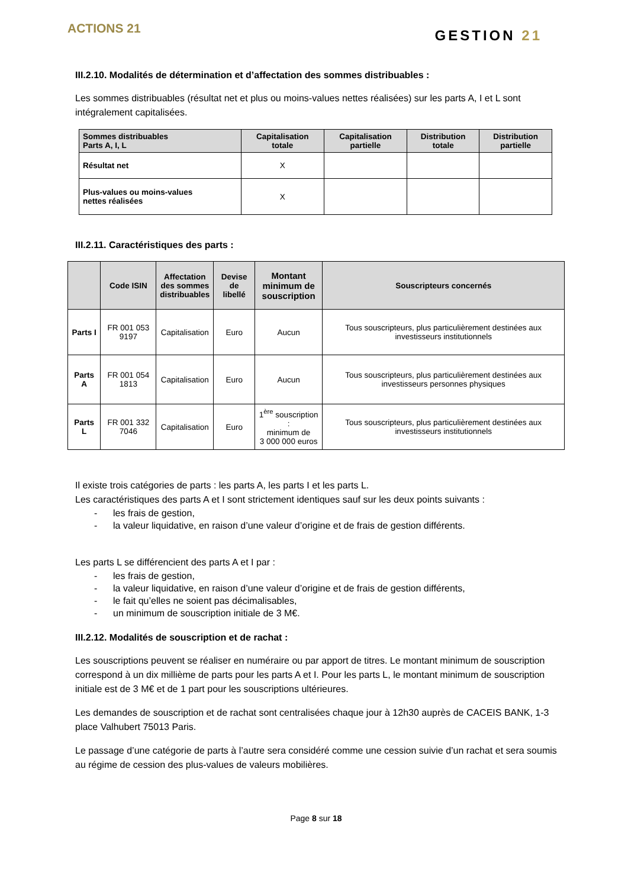ACTIONS 21
GESTION 21
III.2.10. Modalités de détermination et d’affectation des sommes distribuables :
Les sommes distribuables (résultat net et plus ou moins-values nettes réalisées) sur les parts A, I et L sont intégralement capitalisées.
| Sommes distribuables Parts A, I, L | Capitalisation totale | Capitalisation partielle | Distribution totale | Distribution partielle |
| --- | --- | --- | --- | --- |
| Résultat net | X | | | |
| Plus-values ou moins-values nettes réalisées | X | | | |
III.2.11. Caractéristiques des parts :
| | Code ISIN | Affectation des sommes distribuables | Devise de libellé | Montant minimum de souscription | Souscripteurs concernés |
| --- | --- | --- | --- | --- | --- |
| Parts I | FR 001 053 9197 | Capitalisation | Euro | Aucun | Tous souscripteurs, plus particulièrement destinées aux investisseurs institutionnels |
| Parts A | FR 001 054 1813 | Capitalisation | Euro | Aucun | Tous souscripteurs, plus particulièrement destinées aux investisseurs personnes physiques |
| Parts L | FR 001 332 7046 | Capitalisation | Euro | 1<sup>ère</sup> souscription : minimum de 3 000 000 euros | Tous souscripteurs, plus particulièrement destinées aux investisseurs institutionnels |
Il existe trois catégories de parts : les parts A, les parts I et les parts L.
Les caractéristiques des parts A et I sont strictement identiques sauf sur les deux points suivants :
- les frais de gestion,
- la valeur liquidative, en raison d’une valeur d’origine et de frais de gestion différents.
Les parts L se différencient des parts A et I par :
- les frais de gestion,
- la valeur liquidative, en raison d’une valeur d’origine et de frais de gestion différents,
- le fait qu’elles ne soient pas décimalisables,
- un minimum de souscription initiale de 3 M€.
III.2.12. Modalités de souscription et de rachat :
Les souscriptions peuvent se réaliser en numéraire ou par apport de titres. Le montant minimum de souscription correspond à un dix millième de parts pour les parts A et I. Pour les parts L, le montant minimum de souscription initiale est de 3 M€ et de 1 part pour les souscriptions ultérieures.
Les demandes de souscription et de rachat sont centralisées chaque jour à 12h30 auprès de CACEIS BANK, 1-3 place Valhubert 75013 Paris.
Le passage d’une catégorie de parts à l’autre sera considéré comme une cession suivie d’un rachat et sera soumis au régime de cession des plus-values de valeurs mobilières.
Page 8 sur 18